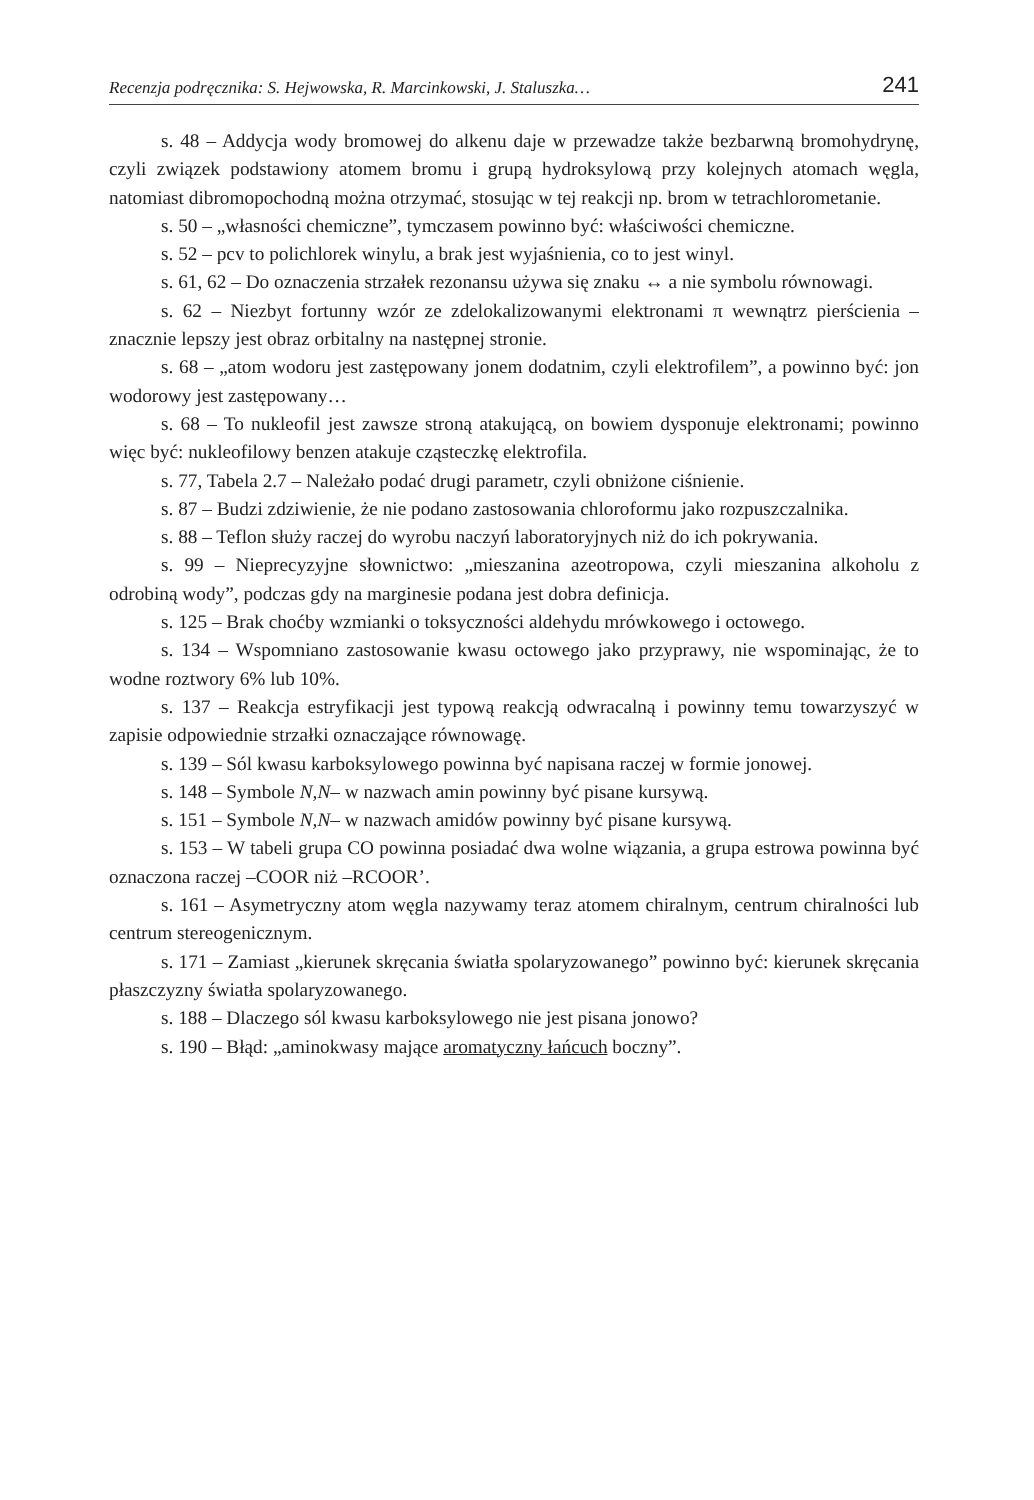Recenzja podręcznika: S. Hejwowska, R. Marcinkowski, J. Staluszka… 241
s. 48 – Addycja wody bromowej do alkenu daje w przewadze także bezbarwną bromohydrynę, czyli związek podstawiony atomem bromu i grupą hydroksylową przy kolejnych atomach węgla, natomiast dibromopochodną można otrzymać, stosując w tej reakcji np. brom w tetrachlorometanie.
s. 50 – „własności chemiczne”, tymczasem powinno być: właściwości chemiczne.
s. 52 – pcv to polichlorek winylu, a brak jest wyjaśnienia, co to jest winyl.
s. 61, 62 – Do oznaczenia strzałek rezonansu używa się znaku ↔ a nie symbolu równowagi.
s. 62 – Niezbyt fortunny wzór ze zdelokalizowanymi elektronami π wewnątrz pierścienia – znacznie lepszy jest obraz orbitalny na następnej stronie.
s. 68 – „atom wodoru jest zastępowany jonem dodatnim, czyli elektrofilem”, a powinno być: jon wodorowy jest zastępowany…
s. 68 – To nukleofil jest zawsze stroną atakującą, on bowiem dysponuje elektronami; powinno więc być: nukleofilowy benzen atakuje cząsteczkę elektrofila.
s. 77, Tabela 2.7 – Należało podać drugi parametr, czyli obniżone ciśnienie.
s. 87 – Budzi zdziwienie, że nie podano zastosowania chloroformu jako rozpuszczalnika.
s. 88 – Teflon służy raczej do wyrobu naczyń laboratoryjnych niż do ich pokrywania.
s. 99 – Nieprecyzyjne słownictwo: „mieszanina azeotropowa, czyli mieszanina alkoholu z odrobiną wody”, podczas gdy na marginesie podana jest dobra definicja.
s. 125 – Brak choćby wzmianki o toksyczności aldehydu mrówkowego i octowego.
s. 134 – Wspomniano zastosowanie kwasu octowego jako przyprawy, nie wspominając, że to wodne roztwory 6% lub 10%.
s. 137 – Reakcja estryfikacji jest typową reakcją odwracalną i powinny temu towarzyszyć w zapisie odpowiednie strzałki oznaczające równowagę.
s. 139 – Sól kwasu karboksylowego powinna być napisana raczej w formie jonowej.
s. 148 – Symbole N,N– w nazwach amin powinny być pisane kursywą.
s. 151 – Symbole N,N– w nazwach amidów powinny być pisane kursywą.
s. 153 – W tabeli grupa CO powinna posiadać dwa wolne wiązania, a grupa estrowa powinna być oznaczona raczej –COOR niż –RCOOR’.
s. 161 – Asymetryczny atom węgla nazywamy teraz atomem chiralnym, centrum chiralności lub centrum stereogenicznym.
s. 171 – Zamiast „kierunek skręcania światła spolaryzowanego” powinno być: kierunek skręcania płaszczyzny światła spolaryzowanego.
s. 188 – Dlaczego sól kwasu karboksylowego nie jest pisana jonowo?
s. 190 – Błąd: „aminokwasy mające aromatyczny łańcuch boczny”.